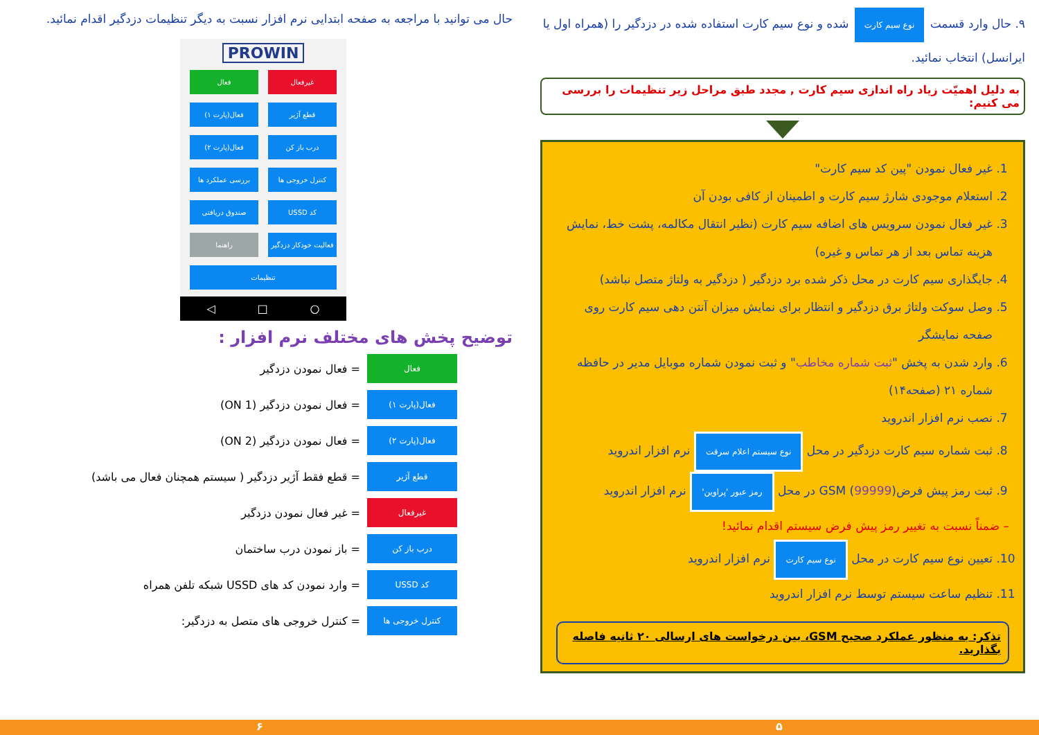۹. حال وارد قسمت نوع سیم کارت شده و نوع سیم کارت استفاده شده در دزدگیر را (همراه اول یا ایرانسل) انتخاب نمائید.
به دلیل اهمیّت زیاد راه اندازی سیم کارت , مجدد طبق مراحل زیر تنظیمات را بررسی می کنیم:
1. غیر فعال نمودن "پین کد سیم کارت"
2. استعلام موجودی شارژ سیم کارت و اطمینان از کافی بودن آن
3. غیر فعال نمودن سرویس های اضافه سیم کارت (نظیر انتقال مکالمه، پشت خط، نمایش هزینه تماس بعد از هر تماس و غیره)
4. جایگذاری سیم کارت در محل ذکر شده برد دزدگیر ( دزدگیر به ولتاژ متصل نباشد)
5. وصل سوکت ولتاژ برق دزدگیر و انتظار برای نمایش میزان آنتن دهی سیم کارت روی صفحه نمایشگر
6. وارد شدن به پخش "ثبت شماره مخاطب" و ثبت نمودن شماره موبایل مدیر در حافظه شماره ۲۱ (صفحه۱۴)
7. نصب نرم افزار اندروید
8. ثبت شماره سیم کارت دزدگیر در محل نوع سیستم اعلام سرقت نرم افزار اندروید
9. ثبت رمز پیش فرض(99999) GSM در محل رمز عبور 'پراوین' نرم افزار اندروید
– ضمناً نسبت به تغییر رمز پیش فرض سیستم اقدام نمائید!
10. تعیین نوع سیم کارت در محل نوع سیم کارت نرم افزار اندروید
11. تنظیم ساعت سیستم توسط نرم افزار اندروید
تذکر: به منظور عملکرد صحیح GSM، بین درخواست های ارسالی ۲۰ ثانیه فاصله بگذارید.
حال می توانید با مراجعه به صفحه ابتدایی نرم افزار نسبت به دیگر تنظیمات دزدگیر اقدام نمائید.
PROWIN
غیرفعال
فعال
قطع آژیر
فعال(پارت ۱)
درب باز کن
فعال(پارت ۲)
کنترل خروجی ها
بررسی عملکرد ها
کد USSD
صندوق دریافتی
فعالیت خودکار دزدگیر
راهنما
تنظیمات
◁ □ ○
توضیح پخش های مختلف نرم افزار :
فعال = فعال نمودن دزدگیر
فعال(پارت ۱) = فعال نمودن دزدگیر (ON 1)
فعال(پارت ۲) = فعال نمودن دزدگیر (ON 2)
قطع آژیر = قطع فقط آژیر دزدگیر ( سیستم همچنان فعال می باشد)
غیرفعال = غیر فعال نمودن دزدگیر
درب باز کن = باز نمودن درب ساختمان
کد USSD = وارد نمودن کد های USSD شبکه تلفن همراه
کنترل خروجی ها = کنترل خروجی های متصل به دزدگیر:
۵ ۶